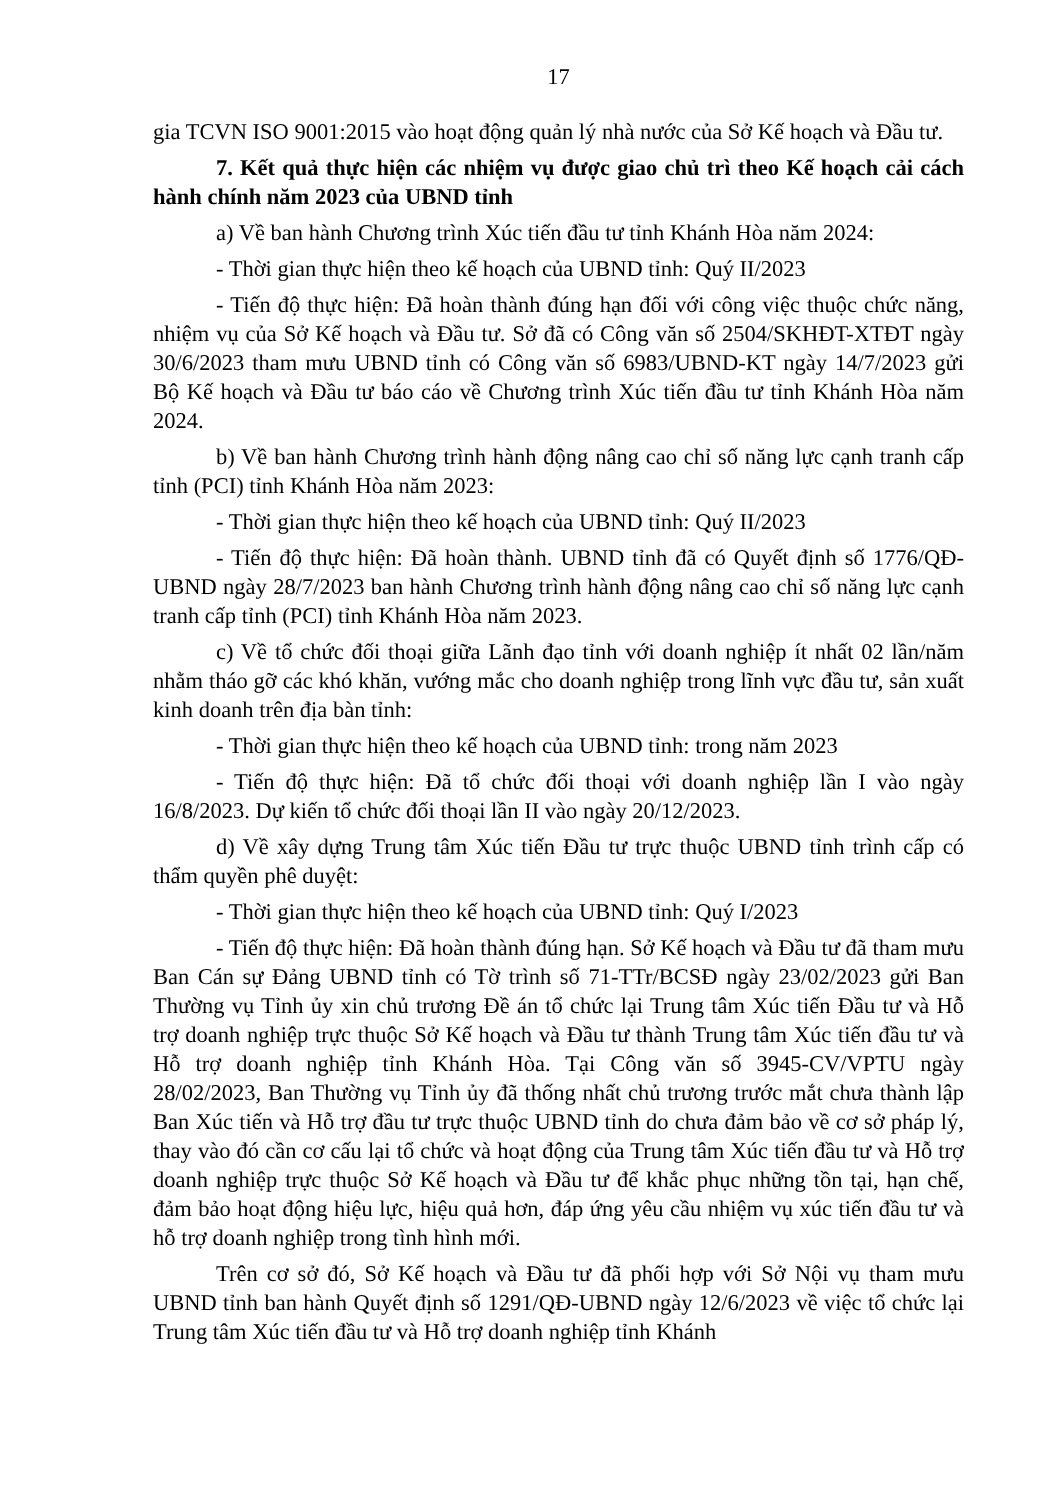17
gia TCVN ISO 9001:2015 vào hoạt động quản lý nhà nước của Sở Kế hoạch và Đầu tư.
7. Kết quả thực hiện các nhiệm vụ được giao chủ trì theo Kế hoạch cải cách hành chính năm 2023 của UBND tỉnh
a) Về ban hành Chương trình Xúc tiến đầu tư tỉnh Khánh Hòa năm 2024:
- Thời gian thực hiện theo kế hoạch của UBND tỉnh: Quý II/2023
- Tiến độ thực hiện: Đã hoàn thành đúng hạn đối với công việc thuộc chức năng, nhiệm vụ của Sở Kế hoạch và Đầu tư. Sở đã có Công văn số 2504/SKHĐT-XTĐT ngày 30/6/2023 tham mưu UBND tỉnh có Công văn số 6983/UBND-KT ngày 14/7/2023 gửi Bộ Kế hoạch và Đầu tư báo cáo về Chương trình Xúc tiến đầu tư tỉnh Khánh Hòa năm 2024.
b) Về ban hành Chương trình hành động nâng cao chỉ số năng lực cạnh tranh cấp tỉnh (PCI) tỉnh Khánh Hòa năm 2023:
- Thời gian thực hiện theo kế hoạch của UBND tỉnh: Quý II/2023
- Tiến độ thực hiện: Đã hoàn thành. UBND tỉnh đã có Quyết định số 1776/QĐ-UBND ngày 28/7/2023 ban hành Chương trình hành động nâng cao chỉ số năng lực cạnh tranh cấp tỉnh (PCI) tỉnh Khánh Hòa năm 2023.
c) Về tổ chức đối thoại giữa Lãnh đạo tỉnh với doanh nghiệp ít nhất 02 lần/năm nhằm tháo gỡ các khó khăn, vướng mắc cho doanh nghiệp trong lĩnh vực đầu tư, sản xuất kinh doanh trên địa bàn tỉnh:
- Thời gian thực hiện theo kế hoạch của UBND tỉnh: trong năm 2023
- Tiến độ thực hiện: Đã tổ chức đối thoại với doanh nghiệp lần I vào ngày 16/8/2023. Dự kiến tổ chức đối thoại lần II vào ngày 20/12/2023.
d) Về xây dựng Trung tâm Xúc tiến Đầu tư trực thuộc UBND tỉnh trình cấp có thẩm quyền phê duyệt:
- Thời gian thực hiện theo kế hoạch của UBND tỉnh: Quý I/2023
- Tiến độ thực hiện: Đã hoàn thành đúng hạn. Sở Kế hoạch và Đầu tư đã tham mưu Ban Cán sự Đảng UBND tỉnh có Tờ trình số 71-TTr/BCSĐ ngày 23/02/2023 gửi Ban Thường vụ Tỉnh ủy xin chủ trương Đề án tổ chức lại Trung tâm Xúc tiến Đầu tư và Hỗ trợ doanh nghiệp trực thuộc Sở Kế hoạch và Đầu tư thành Trung tâm Xúc tiến đầu tư và Hỗ trợ doanh nghiệp tỉnh Khánh Hòa. Tại Công văn số 3945-CV/VPTU ngày 28/02/2023, Ban Thường vụ Tỉnh ủy đã thống nhất chủ trương trước mắt chưa thành lập Ban Xúc tiến và Hỗ trợ đầu tư trực thuộc UBND tỉnh do chưa đảm bảo về cơ sở pháp lý, thay vào đó cần cơ cấu lại tổ chức và hoạt động của Trung tâm Xúc tiến đầu tư và Hỗ trợ doanh nghiệp trực thuộc Sở Kế hoạch và Đầu tư để khắc phục những tồn tại, hạn chế, đảm bảo hoạt động hiệu lực, hiệu quả hơn, đáp ứng yêu cầu nhiệm vụ xúc tiến đầu tư và hỗ trợ doanh nghiệp trong tình hình mới.
Trên cơ sở đó, Sở Kế hoạch và Đầu tư đã phối hợp với Sở Nội vụ tham mưu UBND tỉnh ban hành Quyết định số 1291/QĐ-UBND ngày 12/6/2023 về việc tổ chức lại Trung tâm Xúc tiến đầu tư và Hỗ trợ doanh nghiệp tỉnh Khánh